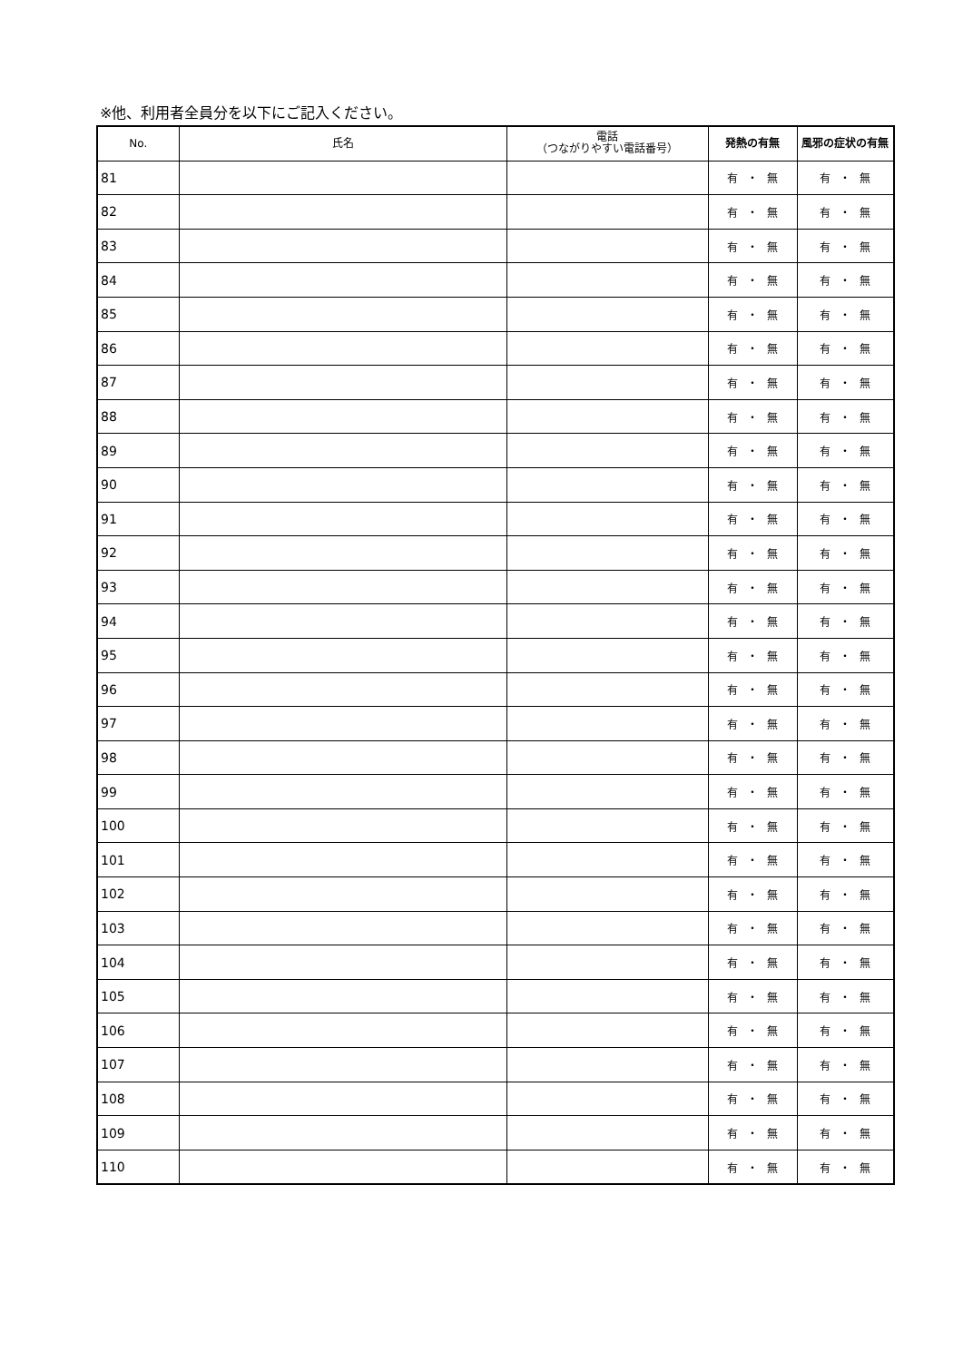※他、利用者全員分を以下にご記入ください。
| No. | 氏名 | 電話 （つながりやすい電話番号） | 発熱の有無 | 風邪の症状の有無 |
| --- | --- | --- | --- | --- |
| 81 | | | 有 ・ 無 | 有 ・ 無 |
| 82 | | | 有 ・ 無 | 有 ・ 無 |
| 83 | | | 有 ・ 無 | 有 ・ 無 |
| 84 | | | 有 ・ 無 | 有 ・ 無 |
| 85 | | | 有 ・ 無 | 有 ・ 無 |
| 86 | | | 有 ・ 無 | 有 ・ 無 |
| 87 | | | 有 ・ 無 | 有 ・ 無 |
| 88 | | | 有 ・ 無 | 有 ・ 無 |
| 89 | | | 有 ・ 無 | 有 ・ 無 |
| 90 | | | 有 ・ 無 | 有 ・ 無 |
| 91 | | | 有 ・ 無 | 有 ・ 無 |
| 92 | | | 有 ・ 無 | 有 ・ 無 |
| 93 | | | 有 ・ 無 | 有 ・ 無 |
| 94 | | | 有 ・ 無 | 有 ・ 無 |
| 95 | | | 有 ・ 無 | 有 ・ 無 |
| 96 | | | 有 ・ 無 | 有 ・ 無 |
| 97 | | | 有 ・ 無 | 有 ・ 無 |
| 98 | | | 有 ・ 無 | 有 ・ 無 |
| 99 | | | 有 ・ 無 | 有 ・ 無 |
| 100 | | | 有 ・ 無 | 有 ・ 無 |
| 101 | | | 有 ・ 無 | 有 ・ 無 |
| 102 | | | 有 ・ 無 | 有 ・ 無 |
| 103 | | | 有 ・ 無 | 有 ・ 無 |
| 104 | | | 有 ・ 無 | 有 ・ 無 |
| 105 | | | 有 ・ 無 | 有 ・ 無 |
| 106 | | | 有 ・ 無 | 有 ・ 無 |
| 107 | | | 有 ・ 無 | 有 ・ 無 |
| 108 | | | 有 ・ 無 | 有 ・ 無 |
| 109 | | | 有 ・ 無 | 有 ・ 無 |
| 110 | | | 有 ・ 無 | 有 ・ 無 |